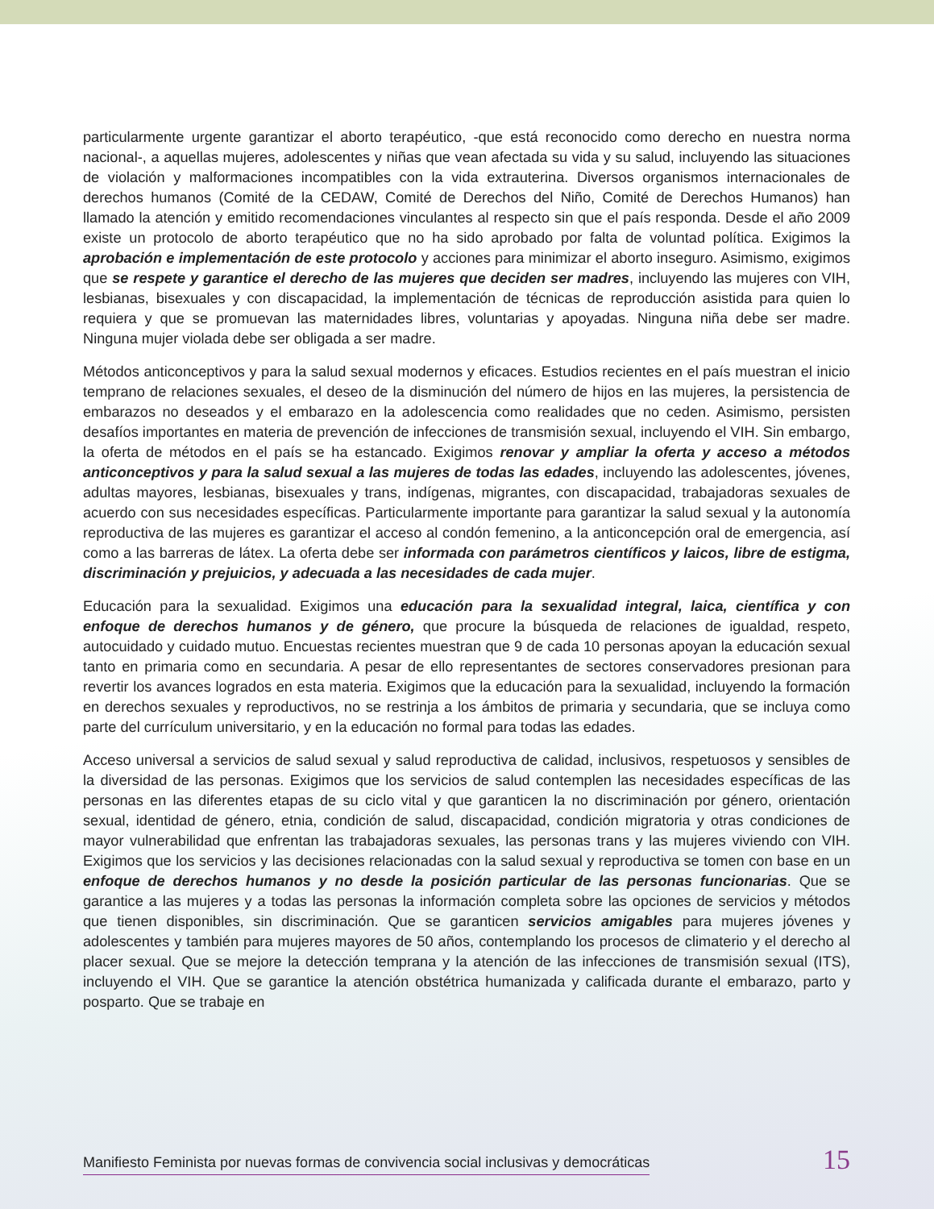particularmente urgente garantizar el aborto terapéutico, -que está reconocido como derecho en nuestra norma nacional-, a aquellas mujeres, adolescentes y niñas que vean afectada su vida y su salud, incluyendo las situaciones de violación y malformaciones incompatibles con la vida extrauterina. Diversos organismos internacionales de derechos humanos (Comité de la CEDAW, Comité de Derechos del Niño, Comité de Derechos Humanos) han llamado la atención y emitido recomendaciones vinculantes al respecto sin que el país responda. Desde el año 2009 existe un protocolo de aborto terapéutico que no ha sido aprobado por falta de voluntad política. Exigimos la aprobación e implementación de este protocolo y acciones para minimizar el aborto inseguro. Asimismo, exigimos que se respete y garantice el derecho de las mujeres que deciden ser madres, incluyendo las mujeres con VIH, lesbianas, bisexuales y con discapacidad, la implementación de técnicas de reproducción asistida para quien lo requiera y que se promuevan las maternidades libres, voluntarias y apoyadas. Ninguna niña debe ser madre. Ninguna mujer violada debe ser obligada a ser madre.
Métodos anticonceptivos y para la salud sexual modernos y eficaces. Estudios recientes en el país muestran el inicio temprano de relaciones sexuales, el deseo de la disminución del número de hijos en las mujeres, la persistencia de embarazos no deseados y el embarazo en la adolescencia como realidades que no ceden. Asimismo, persisten desafíos importantes en materia de prevención de infecciones de transmisión sexual, incluyendo el VIH. Sin embargo, la oferta de métodos en el país se ha estancado. Exigimos renovar y ampliar la oferta y acceso a métodos anticonceptivos y para la salud sexual a las mujeres de todas las edades, incluyendo las adolescentes, jóvenes, adultas mayores, lesbianas, bisexuales y trans, indígenas, migrantes, con discapacidad, trabajadoras sexuales de acuerdo con sus necesidades específicas. Particularmente importante para garantizar la salud sexual y la autonomía reproductiva de las mujeres es garantizar el acceso al condón femenino, a la anticoncepción oral de emergencia, así como a las barreras de látex. La oferta debe ser informada con parámetros científicos y laicos, libre de estigma, discriminación y prejuicios, y adecuada a las necesidades de cada mujer.
Educación para la sexualidad. Exigimos una educación para la sexualidad integral, laica, científica y con enfoque de derechos humanos y de género, que procure la búsqueda de relaciones de igualdad, respeto, autocuidado y cuidado mutuo. Encuestas recientes muestran que 9 de cada 10 personas apoyan la educación sexual tanto en primaria como en secundaria. A pesar de ello representantes de sectores conservadores presionan para revertir los avances logrados en esta materia. Exigimos que la educación para la sexualidad, incluyendo la formación en derechos sexuales y reproductivos, no se restrinja a los ámbitos de primaria y secundaria, que se incluya como parte del currículum universitario, y en la educación no formal para todas las edades.
Acceso universal a servicios de salud sexual y salud reproductiva de calidad, inclusivos, respetuosos y sensibles de la diversidad de las personas. Exigimos que los servicios de salud contemplen las necesidades específicas de las personas en las diferentes etapas de su ciclo vital y que garanticen la no discriminación por género, orientación sexual, identidad de género, etnia, condición de salud, discapacidad, condición migratoria y otras condiciones de mayor vulnerabilidad que enfrentan las trabajadoras sexuales, las personas trans y las mujeres viviendo con VIH. Exigimos que los servicios y las decisiones relacionadas con la salud sexual y reproductiva se tomen con base en un enfoque de derechos humanos y no desde la posición particular de las personas funcionarias. Que se garantice a las mujeres y a todas las personas la información completa sobre las opciones de servicios y métodos que tienen disponibles, sin discriminación. Que se garanticen servicios amigables para mujeres jóvenes y adolescentes y también para mujeres mayores de 50 años, contemplando los procesos de climaterio y el derecho al placer sexual. Que se mejore la detección temprana y la atención de las infecciones de transmisión sexual (ITS), incluyendo el VIH. Que se garantice la atención obstétrica humanizada y calificada durante el embarazo, parto y posparto. Que se trabaje en
Manifiesto Feminista por nuevas formas de convivencia social inclusivas y democráticas 15